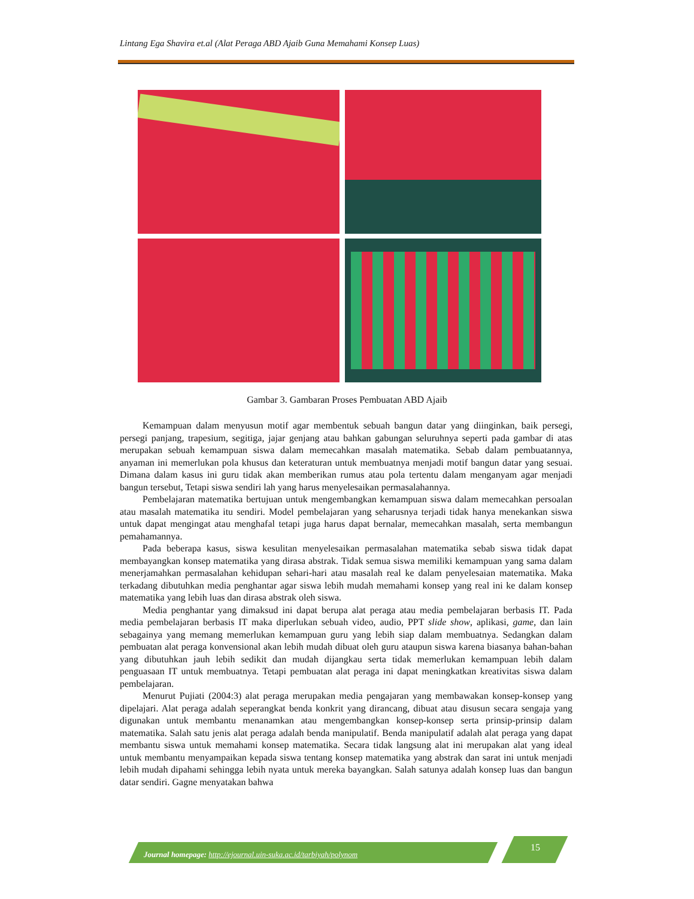Lintang Ega Shavira et.al (Alat Peraga ABD Ajaib Guna Memahami Konsep Luas)
Gambar 3. Gambaran Proses Pembuatan ABD Ajaib
Kemampuan dalam menyusun motif agar membentuk sebuah bangun datar yang diinginkan, baik persegi, persegi panjang, trapesium, segitiga, jajar genjang atau bahkan gabungan seluruhnya seperti pada gambar di atas merupakan sebuah kemampuan siswa dalam memecahkan masalah matematika. Sebab dalam pembuatannya, anyaman ini memerlukan pola khusus dan keteraturan untuk membuatnya menjadi motif bangun datar yang sesuai. Dimana dalam kasus ini guru tidak akan memberikan rumus atau pola tertentu dalam menganyam agar menjadi bangun tersebut, Tetapi siswa sendiri lah yang harus menyelesaikan permasalahannya.
Pembelajaran matematika bertujuan untuk mengembangkan kemampuan siswa dalam memecahkan persoalan atau masalah matematika itu sendiri. Model pembelajaran yang seharusnya terjadi tidak hanya menekankan siswa untuk dapat mengingat atau menghafal tetapi juga harus dapat bernalar, memecahkan masalah, serta membangun pemahamannya.
Pada beberapa kasus, siswa kesulitan menyelesaikan permasalahan matematika sebab siswa tidak dapat membayangkan konsep matematika yang dirasa abstrak. Tidak semua siswa memiliki kemampuan yang sama dalam menerjamahkan permasalahan kehidupan sehari-hari atau masalah real ke dalam penyelesaian matematika. Maka terkadang dibutuhkan media penghantar agar siswa lebih mudah memahami konsep yang real ini ke dalam konsep matematika yang lebih luas dan dirasa abstrak oleh siswa.
Media penghantar yang dimaksud ini dapat berupa alat peraga atau media pembelajaran berbasis IT. Pada media pembelajaran berbasis IT maka diperlukan sebuah video, audio, PPT slide show, aplikasi, game, dan lain sebagainya yang memang memerlukan kemampuan guru yang lebih siap dalam membuatnya. Sedangkan dalam pembuatan alat peraga konvensional akan lebih mudah dibuat oleh guru ataupun siswa karena biasanya bahan-bahan yang dibutuhkan jauh lebih sedikit dan mudah dijangkau serta tidak memerlukan kemampuan lebih dalam penguasaan IT untuk membuatnya. Tetapi pembuatan alat peraga ini dapat meningkatkan kreativitas siswa dalam pembelajaran.
Menurut Pujiati (2004:3) alat peraga merupakan media pengajaran yang membawakan konsep-konsep yang dipelajari. Alat peraga adalah seperangkat benda konkrit yang dirancang, dibuat atau disusun secara sengaja yang digunakan untuk membantu menanamkan atau mengembangkan konsep-konsep serta prinsip-prinsip dalam matematika. Salah satu jenis alat peraga adalah benda manipulatif. Benda manipulatif adalah alat peraga yang dapat membantu siswa untuk memahami konsep matematika. Secara tidak langsung alat ini merupakan alat yang ideal untuk membantu menyampaikan kepada siswa tentang konsep matematika yang abstrak dan sarat ini untuk menjadi lebih mudah dipahami sehingga lebih nyata untuk mereka bayangkan. Salah satunya adalah konsep luas dan bangun datar sendiri. Gagne menyatakan bahwa
Journal homepage: http://ejournal.uin-suka.ac.id/tarbiyah/polynom
15